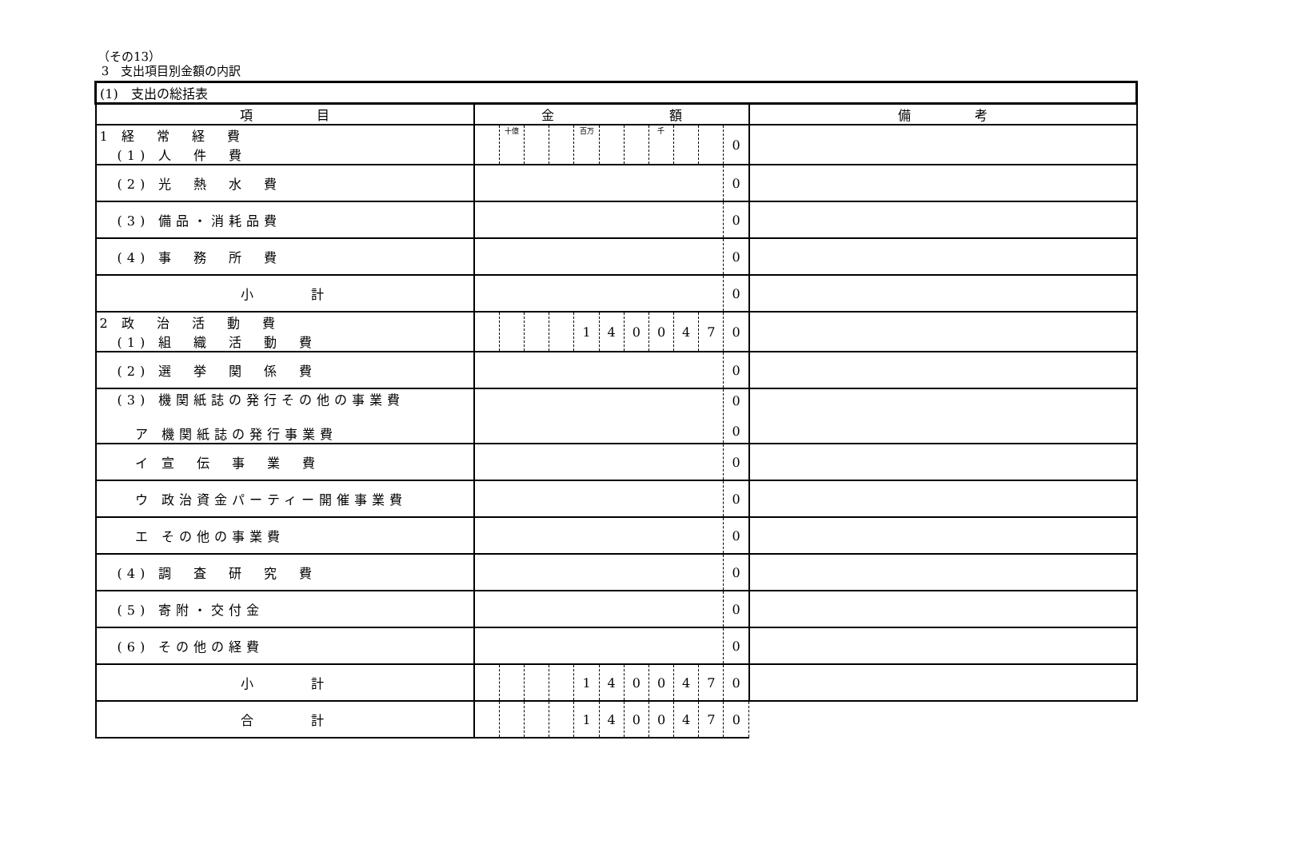（その13）
3　支出項目別金額の内訳
| (1) 支出の総括表 | | | | | | | | | | | | |
| --- | --- | --- | --- | --- | --- | --- | --- | --- | --- | --- | --- | --- |
| 項 目 | 金 額 | | | | | | | | | | | 備 考 |
| 1 経 常 経 費 (1) 人 件 費 | | 十億 | | | 百万 | | | 千 | | | 0 | |
| (2) 光 熱 水 費 | | | | | | | | | | | 0 | |
| (3) 備品・消耗品費 | | | | | | | | | | | 0 | |
| (4) 事 務 所 費 | | | | | | | | | | | 0 | |
| 小 計 | | | | | | | | | | | 0 | |
| 2 政 治 活 動 費 (1) 組 織 活 動 費 | | | | | 1 | 4 | 0 | 0 | 4 | 7 | 0 | |
| (2) 選 挙 関 係 費 | | | | | | | | | | | 0 | |
| (3) 機関紙誌の発行その他の事業費 ア 機関紙誌の発行事業費 | | | | | | | | | | | 0 0 | |
| イ 宣 伝 事 業 費 | | | | | | | | | | | 0 | |
| ウ 政治資金パーティー開催事業費 | | | | | | | | | | | 0 | |
| エ その他の事業費 | | | | | | | | | | | 0 | |
| (4) 調 査 研 究 費 | | | | | | | | | | | 0 | |
| (5) 寄附・交付金 | | | | | | | | | | | 0 | |
| (6) その他の経費 | | | | | | | | | | | 0 | |
| 小 計 | | | | | 1 | 4 | 0 | 0 | 4 | 7 | 0 | |
| 合 計 | | | | | 1 | 4 | 0 | 0 | 4 | 7 | 0 | |